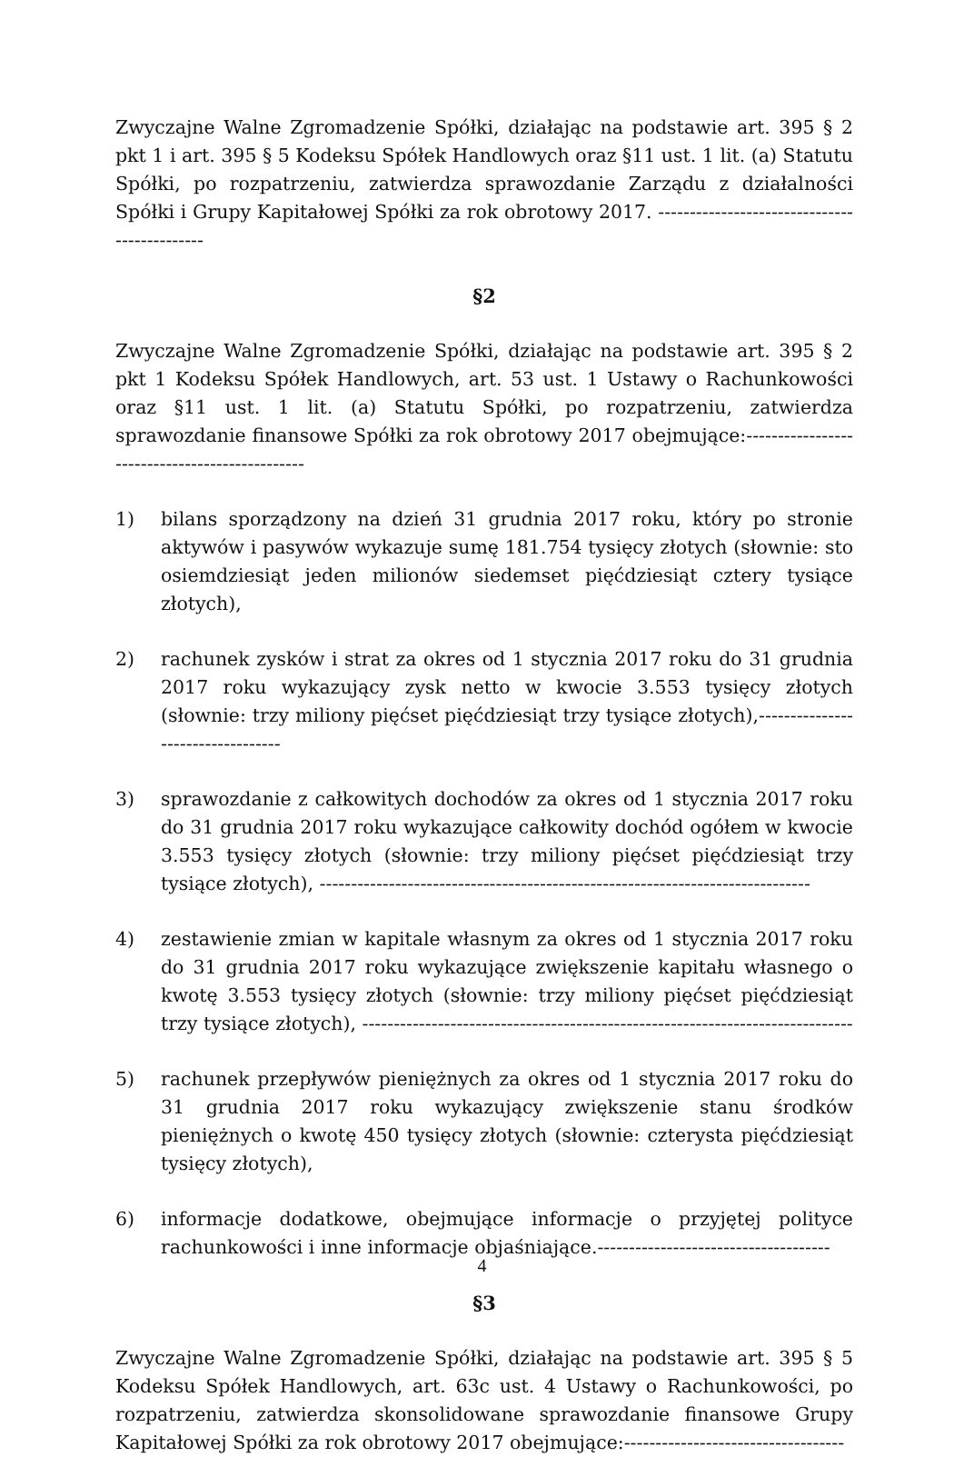Zwyczajne Walne Zgromadzenie Spółki, działając na podstawie art. 395 § 2 pkt 1 i art. 395 § 5 Kodeksu Spółek Handlowych oraz §11 ust. 1 lit. (a) Statutu Spółki, po rozpatrzeniu, zatwierdza sprawozdanie Zarządu z działalności Spółki i Grupy Kapitałowej Spółki za rok obrotowy 2017. ---------------------------------------------
§2
Zwyczajne Walne Zgromadzenie Spółki, działając na podstawie art. 395 § 2 pkt 1 Kodeksu Spółek Handlowych, art. 53 ust. 1 Ustawy o Rachunkowości oraz §11 ust. 1 lit. (a) Statutu Spółki, po rozpatrzeniu, zatwierdza sprawozdanie finansowe Spółki za rok obrotowy 2017 obejmujące:-----------------------------------------------
1) bilans sporządzony na dzień 31 grudnia 2017 roku, który po stronie aktywów i pasywów wykazuje sumę 181.754 tysięcy złotych (słownie: sto osiemdziesiąt jeden milionów siedemset pięćdziesiąt cztery tysiące złotych),
2) rachunek zysków i strat za okres od 1 stycznia 2017 roku do 31 grudnia 2017 roku wykazujący zysk netto w kwocie 3.553 tysięcy złotych (słownie: trzy miliony pięćset pięćdziesiąt trzy tysiące złotych),----------------------------------
3) sprawozdanie z całkowitych dochodów za okres od 1 stycznia 2017 roku do 31 grudnia 2017 roku wykazujące całkowity dochód ogółem w kwocie 3.553 tysięcy złotych (słownie: trzy miliony pięćset pięćdziesiąt trzy tysiące złotych), ------------------------------------------------------------------------------
4) zestawienie zmian w kapitale własnym za okres od 1 stycznia 2017 roku do 31 grudnia 2017 roku wykazujące zwiększenie kapitału własnego o kwotę 3.553 tysięcy złotych (słownie: trzy miliony pięćset pięćdziesiąt trzy tysiące złotych), ------------------------------------------------------------------------------
5) rachunek przepływów pieniężnych za okres od 1 stycznia 2017 roku do 31 grudnia 2017 roku wykazujący zwiększenie stanu środków pieniężnych o kwotę 450 tysięcy złotych (słownie: czterysta pięćdziesiąt tysięcy złotych),
6) informacje dodatkowe, obejmujące informacje o przyjętej polityce rachunkowości i inne informacje objaśniające.-------------------------------------
§3
Zwyczajne Walne Zgromadzenie Spółki, działając na podstawie art. 395 § 5 Kodeksu Spółek Handlowych, art. 63c ust. 4 Ustawy o Rachunkowości, po rozpatrzeniu, zatwierdza skonsolidowane sprawozdanie finansowe Grupy Kapitałowej Spółki za rok obrotowy 2017 obejmujące:-----------------------------------
4